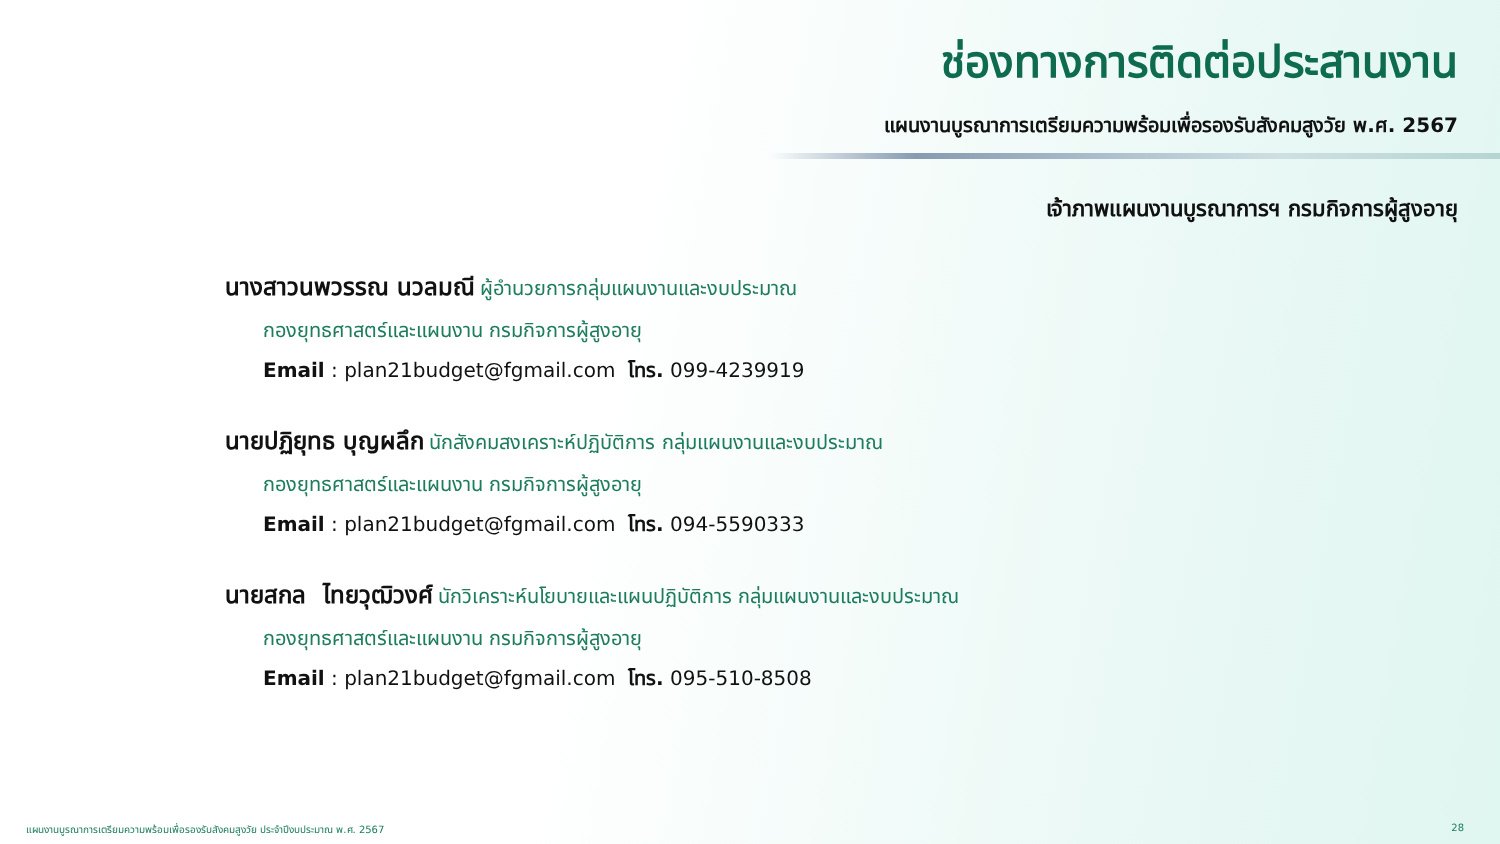ช่องทางการติดต่อประสานงาน
แผนงานบูรณาการเตรียมความพร้อมเพื่อรองรับสังคมสูงวัย พ.ศ. 2567
เจ้าภาพแผนงานบูรณาการฯ กรมกิจการผู้สูงอายุ
นางสาวนพวรรณ นวลมณี ผู้อำนวยการกลุ่มแผนงานและงบประมาณ
กองยุทธศาสตร์และแผนงาน กรมกิจการผู้สูงอายุ
Email : plan21budget@fgmail.com โทร. 099-4239919
นายปฏิยุทธ บุญผลึก นักสังคมสงเคราะห์ปฏิบัติการ กลุ่มแผนงานและงบประมาณ
กองยุทธศาสตร์และแผนงาน กรมกิจการผู้สูงอายุ
Email : plan21budget@fgmail.com โทร. 094-5590333
นายสกล ไทยวุฒิวงศ์ นักวิเคราะห์นโยบายและแผนปฏิบัติการ กลุ่มแผนงานและงบประมาณ
กองยุทธศาสตร์และแผนงาน กรมกิจการผู้สูงอายุ
Email : plan21budget@fgmail.com โทร. 095-510-8508
แผนงานบูรณาการเตรียมความพร้อมเพื่อรองรับสังคมสูงวัย ประจำปีงบประมาณ พ.ศ. 2567 28